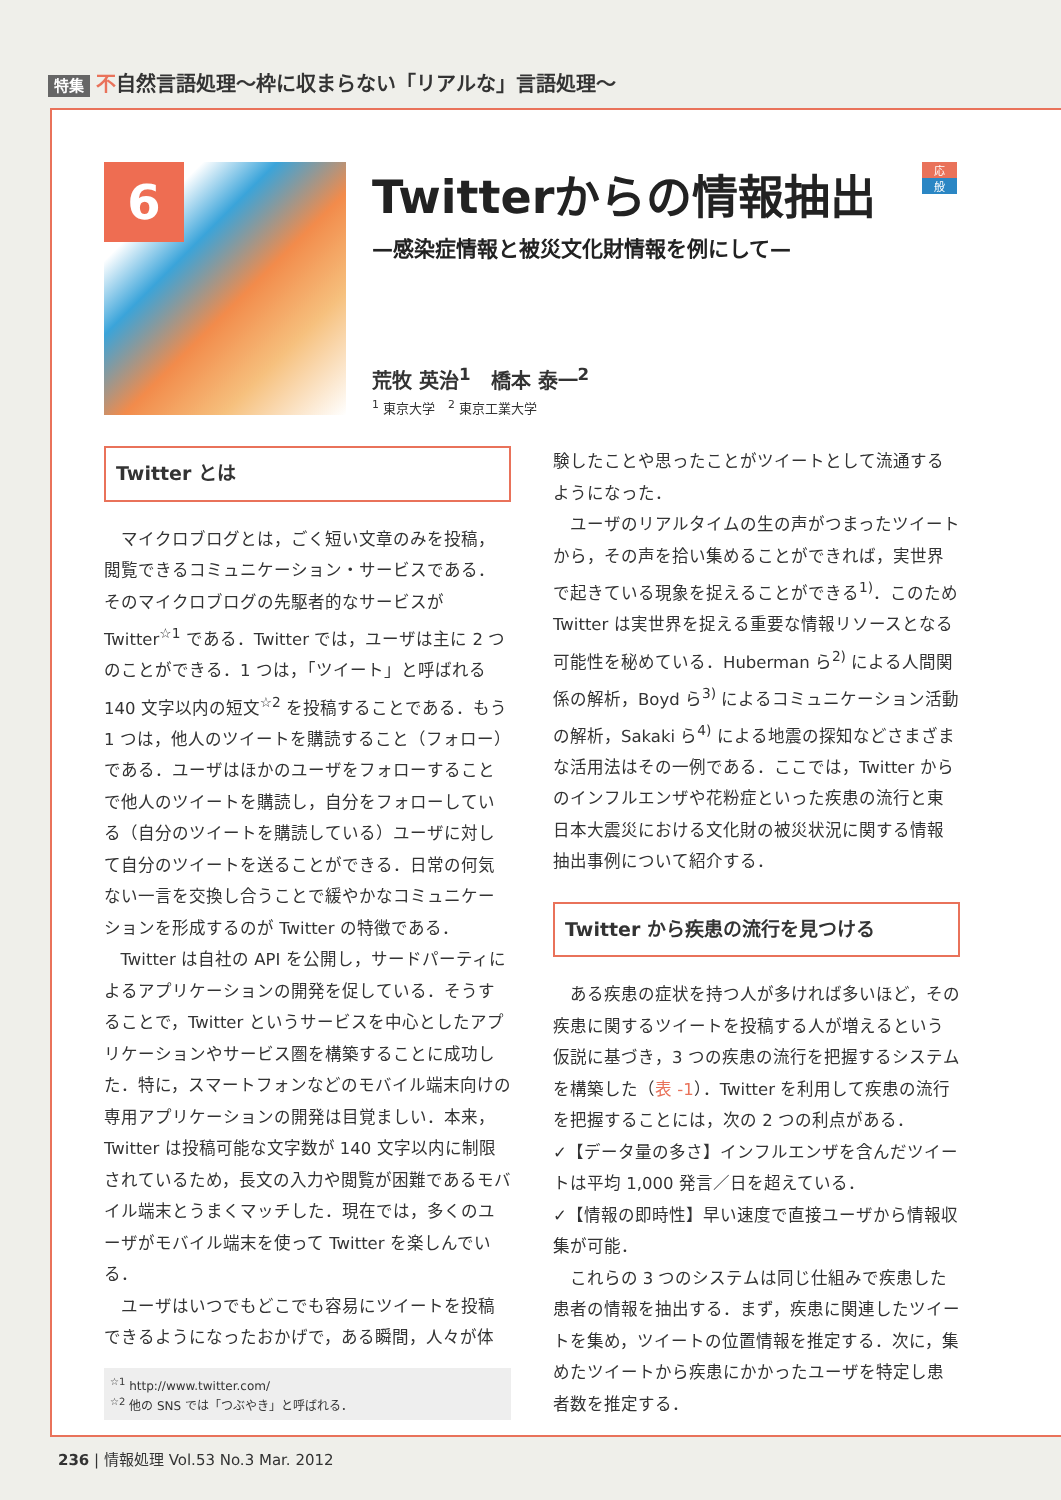特集 不自然言語処理～枠に収まらない「リアルな」言語処理～
6
Twitterからの情報抽出
—感染症情報と被災文化財情報を例にして—
応
般
荒牧 英治<sup>1</sup>　橋本 泰一<sup>2</sup>
<sup>1</sup> 東京大学　<sup>2</sup> 東京工業大学
Twitter とは
マイクロブログとは，ごく短い文章のみを投稿，閲覧できるコミュニケーション・サービスである．そのマイクロブログの先駆者的なサービスが Twitter<sup>☆1</sup> である．Twitter では，ユーザは主に 2 つのことができる．1 つは，「ツイート」と呼ばれる 140 文字以内の短文<sup>☆2</sup> を投稿することである．もう 1 つは，他人のツイートを購読すること（フォロー）である．ユーザはほかのユーザをフォローすることで他人のツイートを購読し，自分をフォローしている（自分のツイートを購読している）ユーザに対して自分のツイートを送ることができる．日常の何気ない一言を交換し合うことで緩やかなコミュニケーションを形成するのが Twitter の特徴である．
Twitter は自社の API を公開し，サードパーティによるアプリケーションの開発を促している．そうすることで，Twitter というサービスを中心としたアプリケーションやサービス圏を構築することに成功した．特に，スマートフォンなどのモバイル端末向けの専用アプリケーションの開発は目覚ましい．本来，Twitter は投稿可能な文字数が 140 文字以内に制限されているため，長文の入力や閲覧が困難であるモバイル端末とうまくマッチした．現在では，多くのユーザがモバイル端末を使って Twitter を楽しんでいる．
ユーザはいつでもどこでも容易にツイートを投稿できるようになったおかげで，ある瞬間，人々が体
<sup>☆1</sup> http://www.twitter.com/
<sup>☆2</sup> 他の SNS では「つぶやき」と呼ばれる．
験したことや思ったことがツイートとして流通するようになった．
ユーザのリアルタイムの生の声がつまったツイートから，その声を拾い集めることができれば，実世界で起きている現象を捉えることができる<sup>1)</sup>．このため Twitter は実世界を捉える重要な情報リソースとなる可能性を秘めている．Huberman ら<sup>2)</sup> による人間関係の解析，Boyd ら<sup>3)</sup> によるコミュニケーション活動の解析，Sakaki ら<sup>4)</sup> による地震の探知などさまざまな活用法はその一例である．ここでは，Twitter からのインフルエンザや花粉症といった疾患の流行と東日本大震災における文化財の被災状況に関する情報抽出事例について紹介する．
Twitter から疾患の流行を見つける
ある疾患の症状を持つ人が多ければ多いほど，その疾患に関するツイートを投稿する人が増えるという仮説に基づき，3 つの疾患の流行を把握するシステムを構築した（表 -1）．Twitter を利用して疾患の流行を把握することには，次の 2 つの利点がある．
✓【データ量の多さ】インフルエンザを含んだツイートは平均 1,000 発言／日を超えている．
✓【情報の即時性】早い速度で直接ユーザから情報収集が可能．
これらの 3 つのシステムは同じ仕組みで疾患した患者の情報を抽出する．まず，疾患に関連したツイートを集め，ツイートの位置情報を推定する．次に，集めたツイートから疾患にかかったユーザを特定し患者数を推定する．
236 | 情報処理 Vol.53 No.3 Mar. 2012